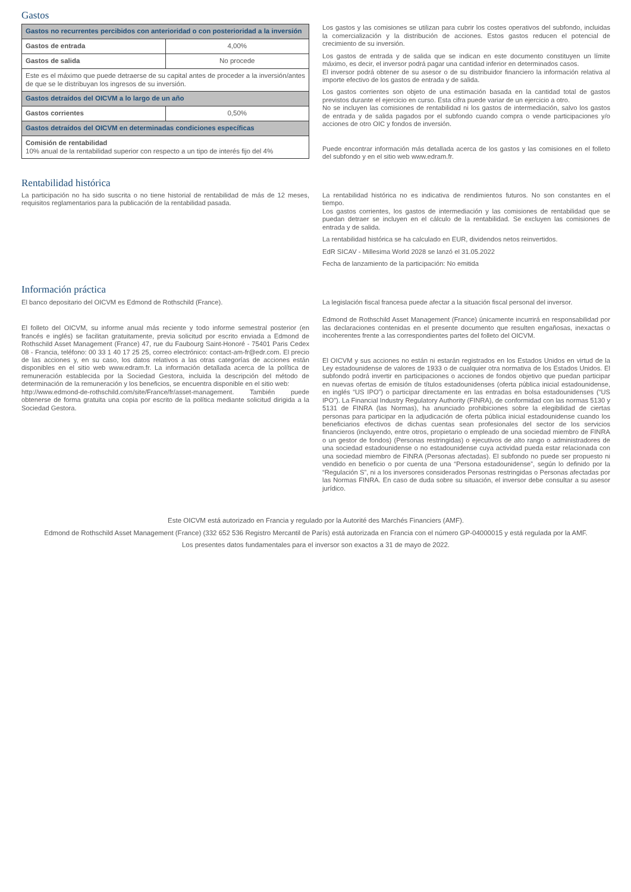Gastos
| Gastos no recurrentes percibidos con anterioridad o con posterioridad a la inversión | |
| Gastos de entrada | 4,00% |
| Gastos de salida | No procede |
| Este es el máximo que puede detraerse de su capital antes de proceder a la inversión/antes de que se le distribuyan los ingresos de su inversión. | |
| Gastos detraídos del OICVM a lo largo de un año | |
| Gastos corrientes | 0,50% |
| Gastos detraídos del OICVM en determinadas condiciones específicas | |
| Comisión de rentabilidad 10% anual de la rentabilidad superior con respecto a un tipo de interés fijo del 4% | |
Los gastos y las comisiones se utilizan para cubrir los costes operativos del subfondo, incluidas la comercialización y la distribución de acciones. Estos gastos reducen el potencial de crecimiento de su inversión.
Los gastos de entrada y de salida que se indican en este documento constituyen un límite máximo, es decir, el inversor podrá pagar una cantidad inferior en determinados casos.
El inversor podrá obtener de su asesor o de su distribuidor financiero la información relativa al importe efectivo de los gastos de entrada y de salida.
Los gastos corrientes son objeto de una estimación basada en la cantidad total de gastos previstos durante el ejercicio en curso. Esta cifra puede variar de un ejercicio a otro.
No se incluyen las comisiones de rentabilidad ni los gastos de intermediación, salvo los gastos de entrada y de salida pagados por el subfondo cuando compra o vende participaciones y/o acciones de otro OIC y fondos de inversión.
Puede encontrar información más detallada acerca de los gastos y las comisiones en el folleto del subfondo y en el sitio web www.edram.fr.
Rentabilidad histórica
La participación no ha sido suscrita o no tiene historial de rentabilidad de más de 12 meses, requisitos reglamentarios para la publicación de la rentabilidad pasada.
La rentabilidad histórica no es indicativa de rendimientos futuros. No son constantes en el tiempo.
Los gastos corrientes, los gastos de intermediación y las comisiones de rentabilidad que se puedan detraer se incluyen en el cálculo de la rentabilidad. Se excluyen las comisiones de entrada y de salida.
La rentabilidad histórica se ha calculado en EUR, dividendos netos reinvertidos.
EdR SICAV - Millesima World 2028 se lanzó el 31.05.2022
Fecha de lanzamiento de la participación: No emitida
Información práctica
El banco depositario del OICVM es Edmond de Rothschild (France).
El folleto del OICVM, su informe anual más reciente y todo informe semestral posterior (en francés e inglés) se facilitan gratuitamente, previa solicitud por escrito enviada a Edmond de Rothschild Asset Management (France) 47, rue du Faubourg Saint-Honoré - 75401 Paris Cedex 08 - Francia, teléfono: 00 33 1 40 17 25 25, correo electrónico: contact-am-fr@edr.com. El precio de las acciones y, en su caso, los datos relativos a las otras categorías de acciones están disponibles en el sitio web www.edram.fr. La información detallada acerca de la política de remuneración establecida por la Sociedad Gestora, incluida la descripción del método de determinación de la remuneración y los beneficios, se encuentra disponible en el sitio web:
http://www.edmond-de-rothschild.com/site/France/fr/asset-management. También puede obtenerse de forma gratuita una copia por escrito de la política mediante solicitud dirigida a la Sociedad Gestora.
La legislación fiscal francesa puede afectar a la situación fiscal personal del inversor.
Edmond de Rothschild Asset Management (France) únicamente incurrirá en responsabilidad por las declaraciones contenidas en el presente documento que resulten engañosas, inexactas o incoherentes frente a las correspondientes partes del folleto del OICVM.
El OICVM y sus acciones no están ni estarán registrados en los Estados Unidos en virtud de la Ley estadounidense de valores de 1933 o de cualquier otra normativa de los Estados Unidos. El subfondo podrá invertir en participaciones o acciones de fondos objetivo que puedan participar en nuevas ofertas de emisión de títulos estadounidenses (oferta pública inicial estadounidense, en inglés “US IPO”) o participar directamente en las entradas en bolsa estadounidenses (“US IPO”). La Financial Industry Regulatory Authority (FINRA), de conformidad con las normas 5130 y 5131 de FINRA (las Normas), ha anunciado prohibiciones sobre la elegibilidad de ciertas personas para participar en la adjudicación de oferta pública inicial estadounidense cuando los beneficiarios efectivos de dichas cuentas sean profesionales del sector de los servicios financieros (incluyendo, entre otros, propietario o empleado de una sociedad miembro de FINRA o un gestor de fondos) (Personas restringidas) o ejecutivos de alto rango o administradores de una sociedad estadounidense o no estadounidense cuya actividad pueda estar relacionada con una sociedad miembro de FINRA (Personas afectadas). El subfondo no puede ser propuesto ni vendido en beneficio o por cuenta de una “Persona estadounidense”, según lo definido por la “Regulación S”, ni a los inversores considerados Personas restringidas o Personas afectadas por las Normas FINRA. En caso de duda sobre su situación, el inversor debe consultar a su asesor jurídico.
Este OICVM está autorizado en Francia y regulado por la Autorité des Marchés Financiers (AMF).
Edmond de Rothschild Asset Management (France) (332 652 536 Registro Mercantil de París) está autorizada en Francia con el número GP-04000015 y está regulada por la AMF.
Los presentes datos fundamentales para el inversor son exactos a 31 de mayo de 2022.